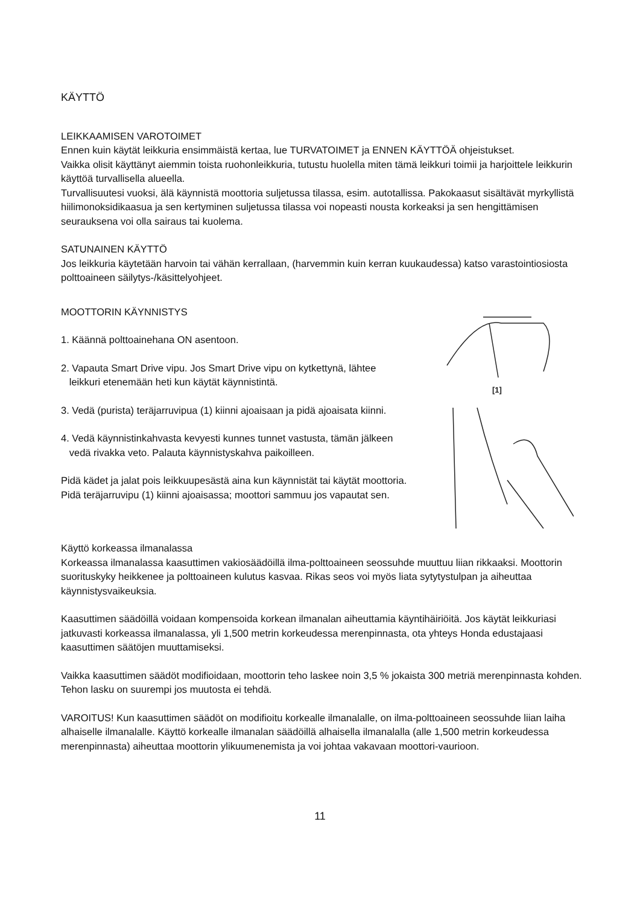KÄYTTÖ
LEIKKAAMISEN VAROTOIMET
Ennen kuin käytät leikkuria ensimmäistä kertaa, lue TURVATOIMET ja ENNEN KÄYTTÖÄ ohjeistukset.
Vaikka olisit käyttänyt aiemmin toista ruohonleikkuria, tutustu huolella miten tämä leikkuri toimii ja harjoittele leikkurin käyttöä turvallisella alueella.
Turvallisuutesi vuoksi, älä käynnistä moottoria suljetussa tilassa, esim. autotallissa. Pakokaasut sisältävät myrkyllistä hiilimonoksidikaasua ja sen kertyminen suljetussa tilassa voi nopeasti nousta korkeaksi ja sen hengittämisen seurauksena voi olla sairaus tai kuolema.
SATUNAINEN KÄYTTÖ
Jos leikkuria käytetään harvoin tai vähän kerrallaan, (harvemmin kuin kerran kuukaudessa) katso varastointiosiosta polttoaineen säilytys-/käsittelyohjeet.
MOOTTORIN KÄYNNISTYS
1. Käännä polttoainehana ON asentoon.
2. Vapauta Smart Drive vipu. Jos Smart Drive vipu on kytkettynä, lähtee
leikkuri etenemään heti kun käytät käynnistintä.
3. Vedä (purista) teräjarruvipua (1) kiinni ajoaisaan ja pidä ajoaisata kiinni.
4. Vedä käynnistinkahvasta kevyesti kunnes tunnet vastusta, tämän jälkeen
vedä rivakka veto. Palauta käynnistyskahva paikoilleen.
Pidä kädet ja jalat pois leikkuupesästä aina kun käynnistät tai käytät moottoria.
Pidä teräjarruvipu (1) kiinni ajoaisassa; moottori sammuu jos vapautat sen.
[1]
Käyttö korkeassa ilmanalassa
Korkeassa ilmanalassa kaasuttimen vakiosäädöillä ilma-polttoaineen seossuhde muuttuu liian rikkaaksi. Moottorin suorituskyky heikkenee ja polttoaineen kulutus kasvaa. Rikas seos voi myös liata sytytystulpan ja aiheuttaa käynnistysvaikeuksia.
Kaasuttimen säädöillä voidaan kompensoida korkean ilmanalan aiheuttamia käyntihäiriöitä. Jos käytät leikkuriasi jatkuvasti korkeassa ilmanalassa, yli 1,500 metrin korkeudessa merenpinnasta, ota yhteys Honda edustajaasi kaasuttimen säätöjen muuttamiseksi.
Vaikka kaasuttimen säädöt modifioidaan, moottorin teho laskee noin 3,5 % jokaista 300 metriä merenpinnasta kohden. Tehon lasku on suurempi jos muutosta ei tehdä.
VAROITUS! Kun kaasuttimen säädöt on modifioitu korkealle ilmanalalle, on ilma-polttoaineen seossuhde liian laiha alhaiselle ilmanalalle. Käyttö korkealle ilmanalan säädöillä alhaisella ilmanalalla (alle 1,500 metrin korkeudessa merenpinnasta) aiheuttaa moottorin ylikuumenemista ja voi johtaa vakavaan moottori-vaurioon.
11